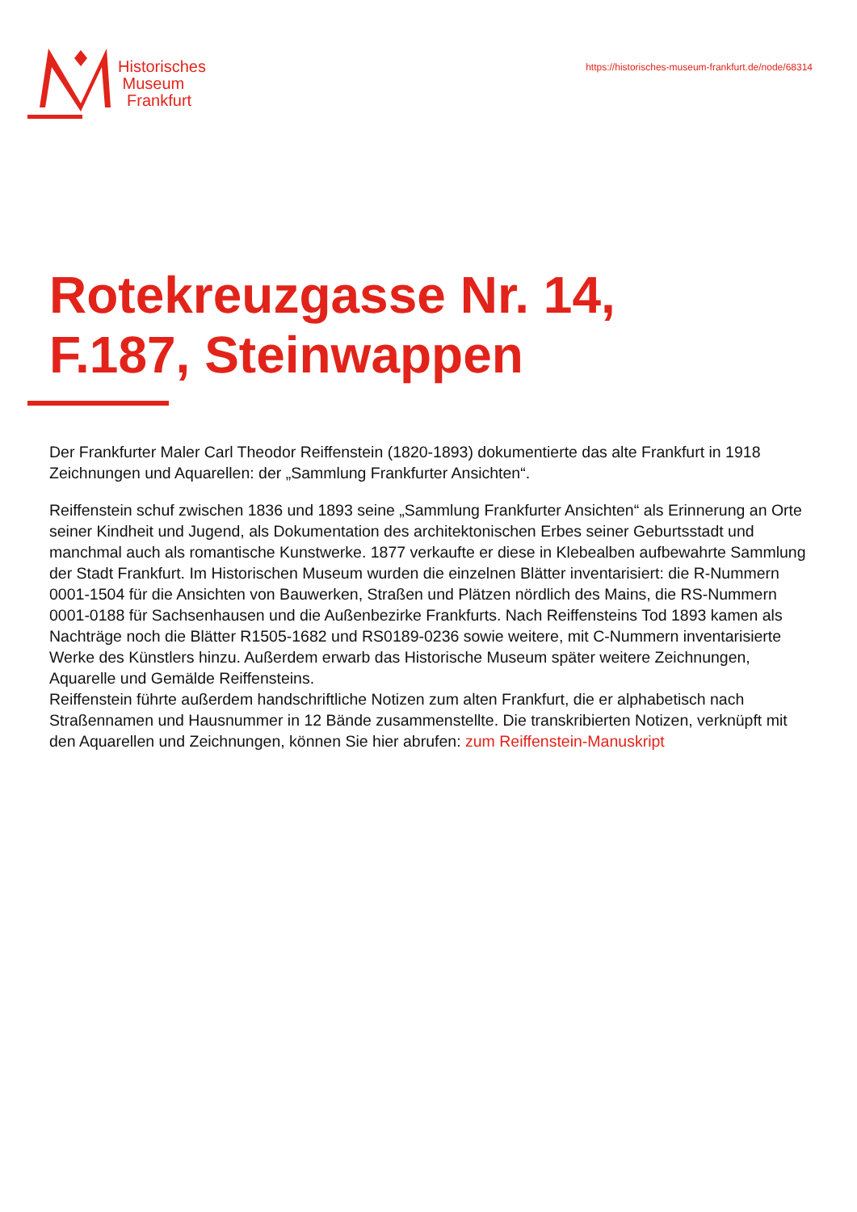Historisches
Museum
Frankfurt
https://historisches-museum-frankfurt.de/node/68314
Rotekreuzgasse Nr. 14,
F.187, Steinwappen
Der Frankfurter Maler Carl Theodor Reiffenstein (1820-1893) dokumentierte das alte Frankfurt in 1918 Zeichnungen und Aquarellen: der „Sammlung Frankfurter Ansichten“.
Reiffenstein schuf zwischen 1836 und 1893 seine „Sammlung Frankfurter Ansichten“ als Erinnerung an Orte seiner Kindheit und Jugend, als Dokumentation des architektonischen Erbes seiner Geburtsstadt und manchmal auch als romantische Kunstwerke. 1877 verkaufte er diese in Klebealben aufbewahrte Sammlung der Stadt Frankfurt. Im Historischen Museum wurden die einzelnen Blätter inventarisiert: die R-Nummern 0001-1504 für die Ansichten von Bauwerken, Straßen und Plätzen nördlich des Mains, die RS-Nummern 0001-0188 für Sachsenhausen und die Außenbezirke Frankfurts. Nach Reiffensteins Tod 1893 kamen als Nachträge noch die Blätter R1505-1682 und RS0189-0236 sowie weitere, mit C-Nummern inventarisierte Werke des Künstlers hinzu. Außerdem erwarb das Historische Museum später weitere Zeichnungen, Aquarelle und Gemälde Reiffensteins.
Reiffenstein führte außerdem handschriftliche Notizen zum alten Frankfurt, die er alphabetisch nach Straßennamen und Hausnummer in 12 Bände zusammenstellte. Die transkribierten Notizen, verknüpft mit den Aquarellen und Zeichnungen, können Sie hier abrufen: zum Reiffenstein-Manuskript